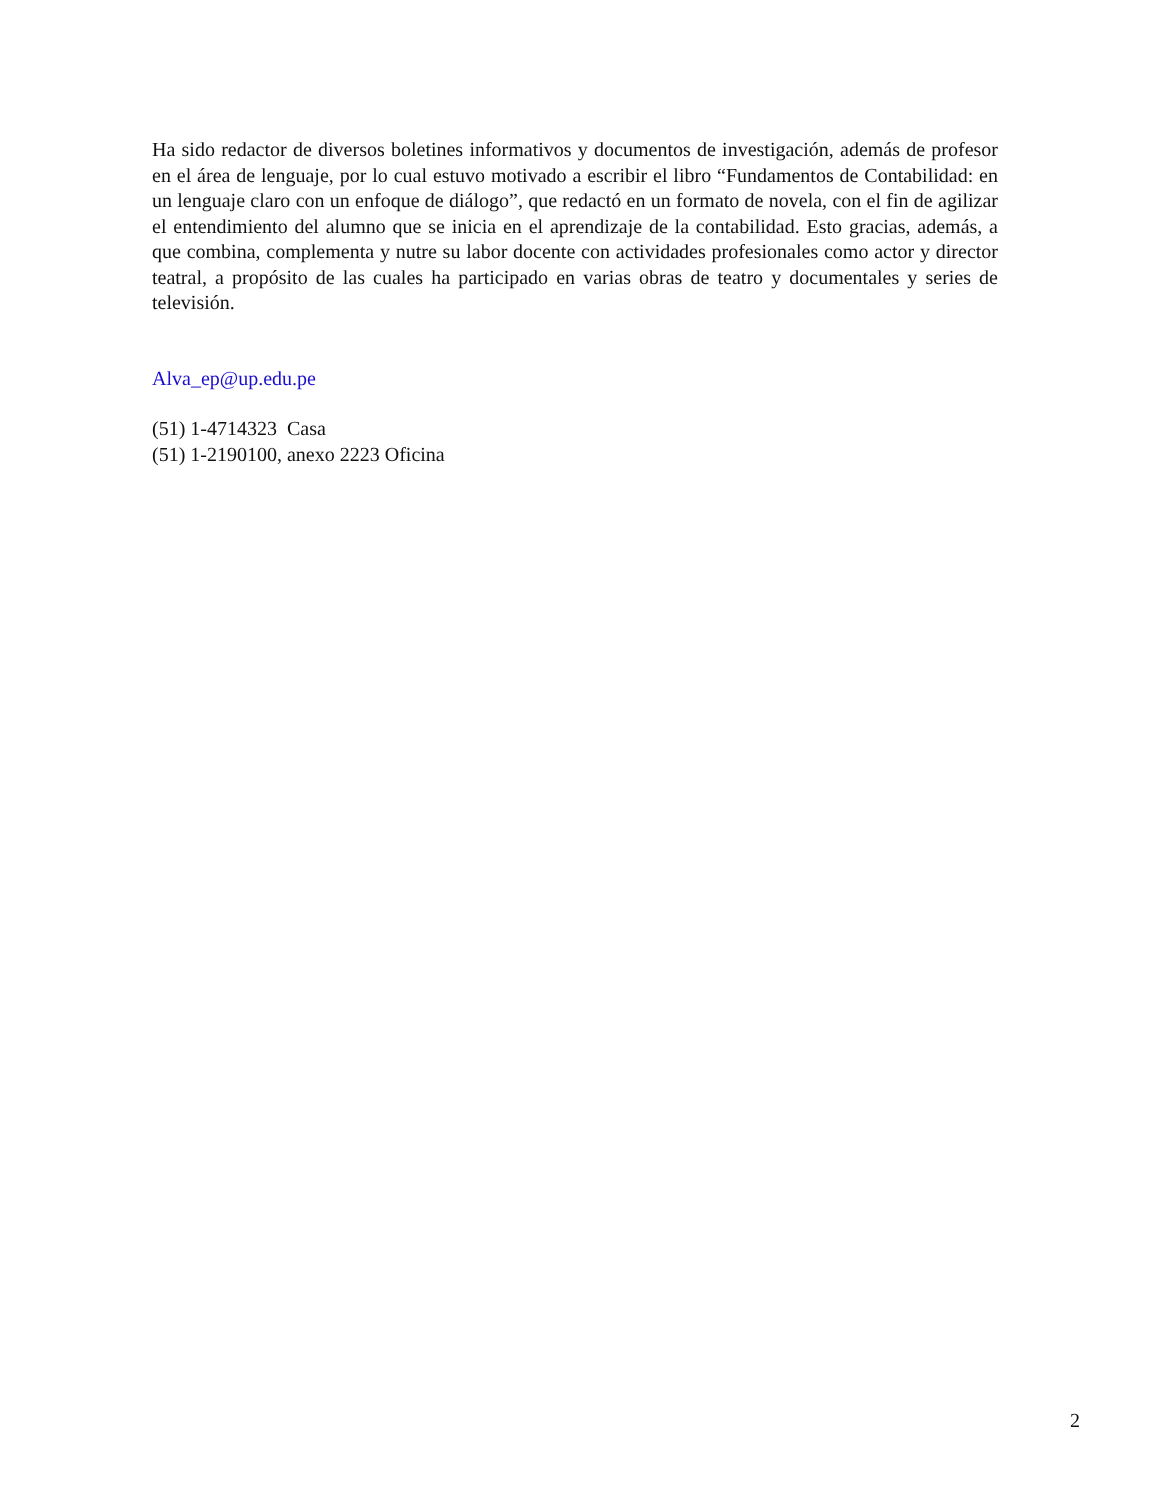Ha sido redactor de diversos boletines informativos y documentos de investigación, además de profesor en el área de lenguaje, por lo cual estuvo motivado a escribir el libro “Fundamentos de Contabilidad: en un lenguaje claro con un enfoque de diálogo”, que redactó en un formato de novela, con el fin de agilizar el entendimiento del alumno que se inicia en el aprendizaje de la contabilidad. Esto gracias, además, a que combina, complementa y nutre su labor docente con actividades profesionales como actor y director teatral, a propósito de las cuales ha participado en varias obras de teatro y documentales y series de televisión.
Alva_ep@up.edu.pe
(51) 1-4714323 Casa
(51) 1-2190100, anexo 2223 Oficina
2